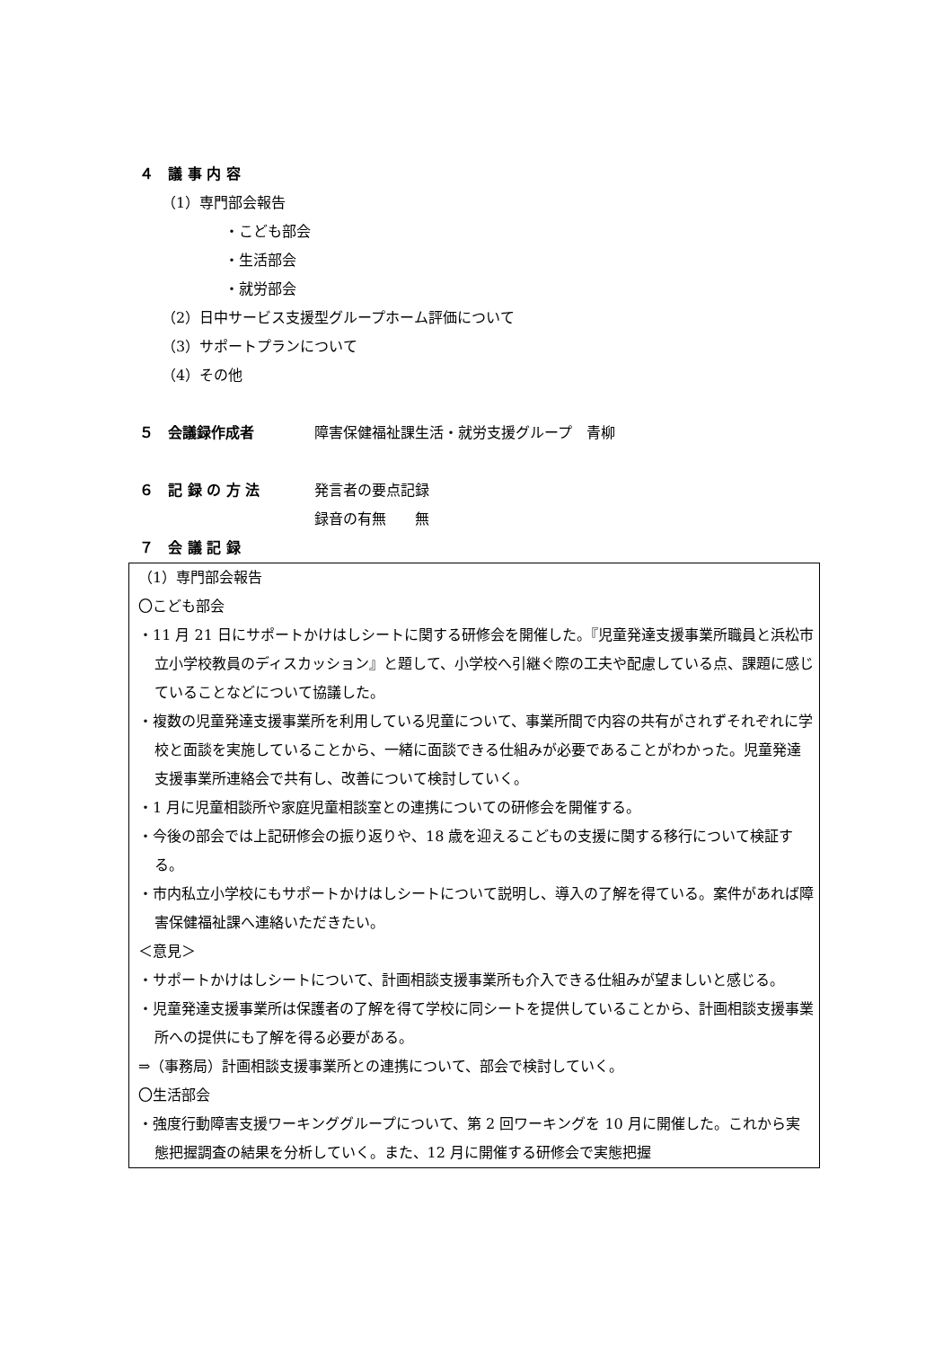４　議 事 内 容
（1）専門部会報告
・こども部会
・生活部会
・就労部会
（2）日中サービス支援型グループホーム評価について
（3）サポートプランについて
（4）その他
５　会議録作成者 障害保健福祉課生活・就労支援グループ　青柳
６　記 録 の 方 法 発言者の要点記録
録音の有無　　無
７　会 議 記 録
（1）専門部会報告
〇こども部会
・11 月 21 日にサポートかけはしシートに関する研修会を開催した。『児童発達支援事業所職員と浜松市立小学校教員のディスカッション』と題して、小学校へ引継ぐ際の工夫や配慮している点、課題に感じていることなどについて協議した。
・複数の児童発達支援事業所を利用している児童について、事業所間で内容の共有がされずそれぞれに学校と面談を実施していることから、一緒に面談できる仕組みが必要であることがわかった。児童発達支援事業所連絡会で共有し、改善について検討していく。
・1 月に児童相談所や家庭児童相談室との連携についての研修会を開催する。
・今後の部会では上記研修会の振り返りや、18 歳を迎えるこどもの支援に関する移行について検証する。
・市内私立小学校にもサポートかけはしシートについて説明し、導入の了解を得ている。案件があれば障害保健福祉課へ連絡いただきたい。
＜意見＞
・サポートかけはしシートについて、計画相談支援事業所も介入できる仕組みが望ましいと感じる。
・児童発達支援事業所は保護者の了解を得て学校に同シートを提供していることから、計画相談支援事業所への提供にも了解を得る必要がある。
⇒（事務局）計画相談支援事業所との連携について、部会で検討していく。
〇生活部会
・強度行動障害支援ワーキンググループについて、第 2 回ワーキングを 10 月に開催した。これから実態把握調査の結果を分析していく。また、12 月に開催する研修会で実態把握